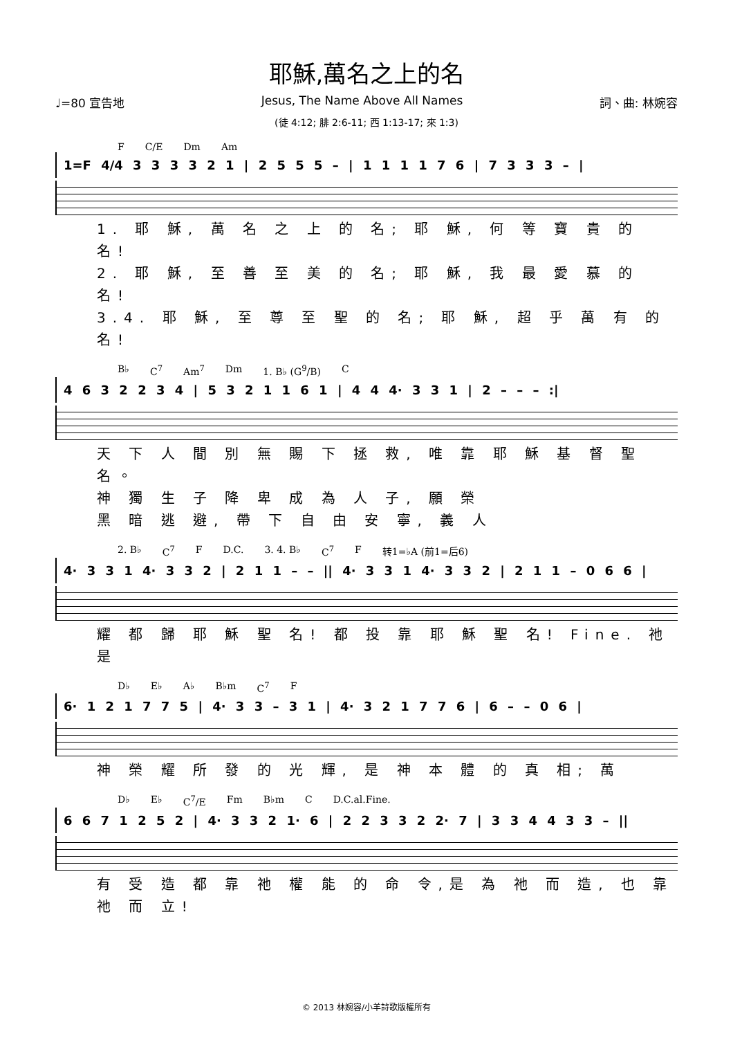耶穌,萬名之上的名
♩=80 宣告地 Jesus, The Name Above All Names 詞、曲: 林婉容
(徒 4:12; 腓 2:6-11; 西 1:13-17; 來 1:3)
F C/E Dm Am
1=F 4/4 3 3 3 3 2 1 | 2 5 5 5 – | 1 1 1 1 7 6 | 7 3 3 3 – |
1. 耶 穌, 萬 名 之 上 的 名; 耶 穌, 何 等 寶 貴 的 名!
2. 耶 穌, 至 善 至 美 的 名; 耶 穌, 我 最 愛 慕 的 名!
3.4. 耶 穌, 至 尊 至 聖 的 名; 耶 穌, 超 乎 萬 有 的 名!
B♭ C<sup>7</sup> Am<sup>7</sup> Dm 1. B♭ (G<sup>9</sup>/B) C
4 6 3 2 2 3 4 | 5 3 2 1 1 6 1 | 4 4 4· 3 3 1 | 2 – – – :|
天 下 人 間 別 無 賜 下 拯 救, 唯 靠 耶 穌 基 督 聖 名。
神 獨 生 子 降 卑 成 為 人 子, 願 榮
黑 暗 逃 避, 帶 下 自 由 安 寧, 義 人
2. B♭ C<sup>7</sup> F D.C. 3. 4. B♭ C<sup>7</sup> F 转1=♭A (前1=后6)
4· 3 3 1 4· 3 3 2 | 2 1 1 – – || 4· 3 3 1 4· 3 3 2 | 2 1 1 – 0 6 6 |
耀 都 歸 耶 穌 聖 名! 都 投 靠 耶 穌 聖 名! Fine. 祂 是
D♭ E♭ A♭ B♭m C<sup>7</sup> F
6· 1 2 1 7 7 5 | 4· 3 3 – 3 1 | 4· 3 2 1 7 7 6 | 6 – – 0 6 |
神 榮 耀 所 發 的 光 輝, 是 神 本 體 的 真 相; 萬
D♭ E♭ C<sup>7</sup>/E Fm B♭m C D.C.al.Fine.
6 6 7 1 2 5 2 | 4· 3 3 2 1· 6 | 2 2 3 3 2 2· 7 | 3 3 4 4 3 3 – ||
有 受 造 都 靠 祂 權 能 的 命 令,是 為 祂 而 造, 也 靠 祂 而 立!
© 2013 林婉容/小羊詩歌版權所有